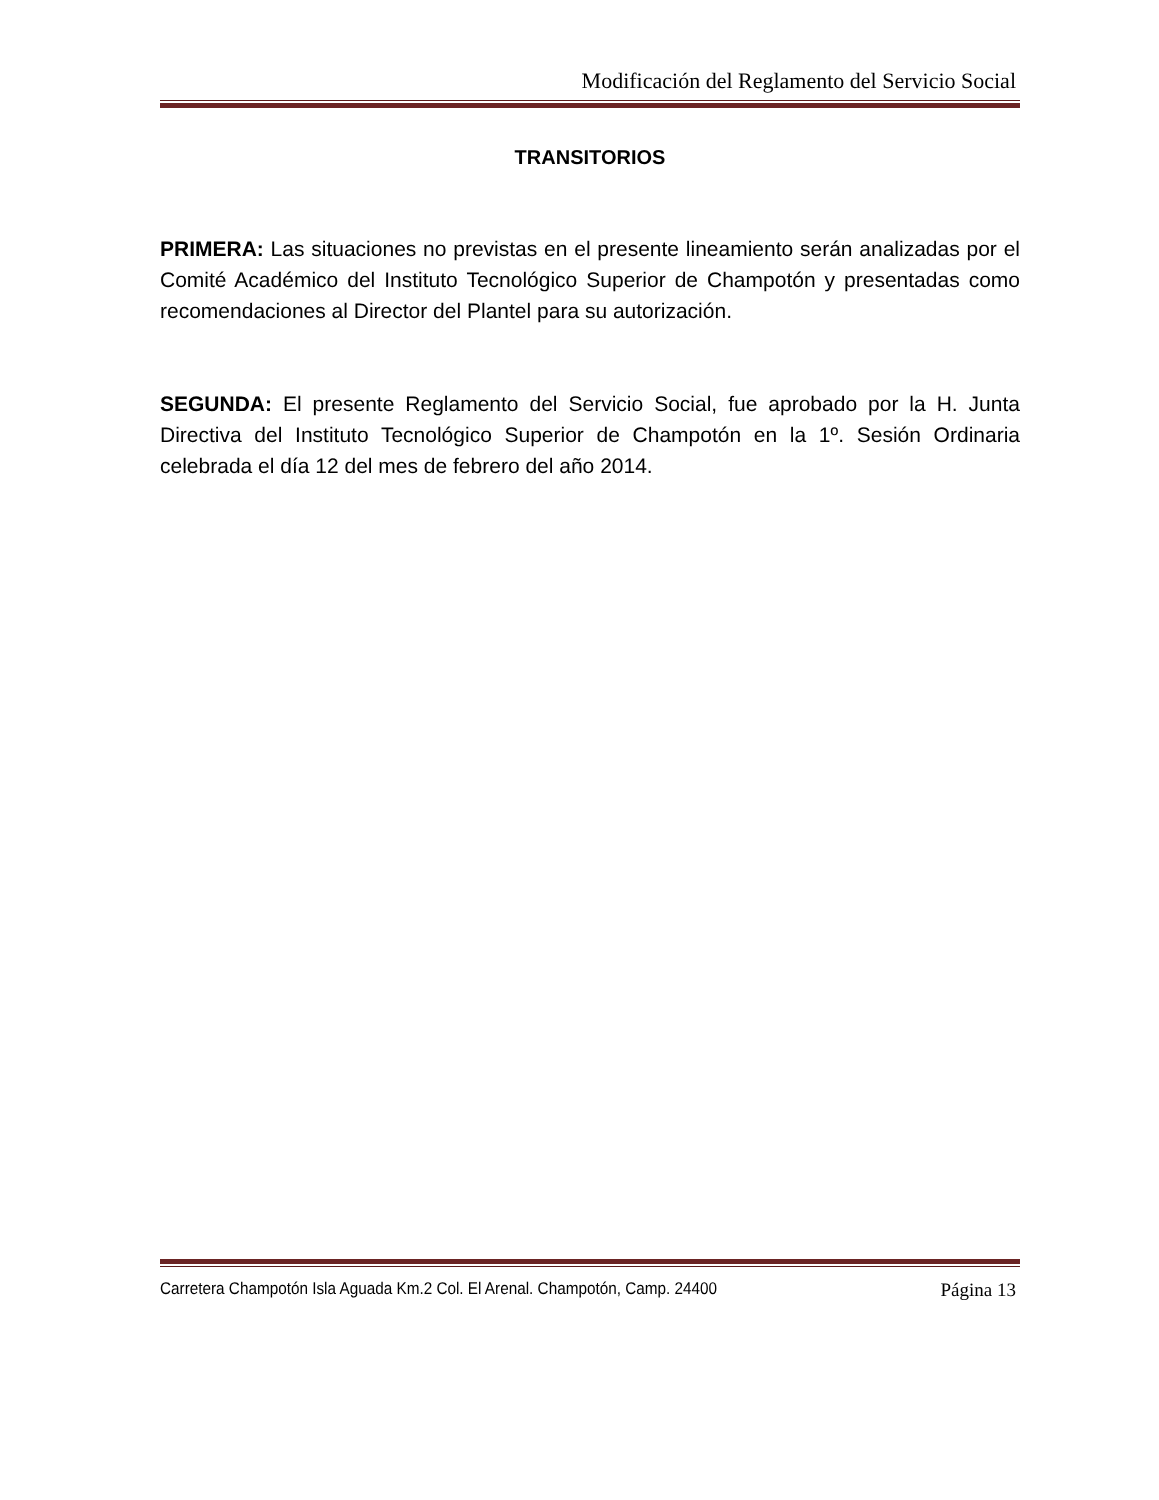Modificación del Reglamento del Servicio Social
TRANSITORIOS
PRIMERA: Las situaciones no previstas en el presente lineamiento serán analizadas por el Comité Académico del Instituto Tecnológico Superior de Champotón y presentadas como recomendaciones al Director del Plantel para su autorización.
SEGUNDA: El presente Reglamento del Servicio Social, fue aprobado por la H. Junta Directiva del Instituto Tecnológico Superior de Champotón en la 1º. Sesión Ordinaria celebrada el día 12 del mes de febrero del año 2014.
Carretera Champotón Isla Aguada Km.2 Col. El Arenal. Champotón, Camp. 24400 Página 13